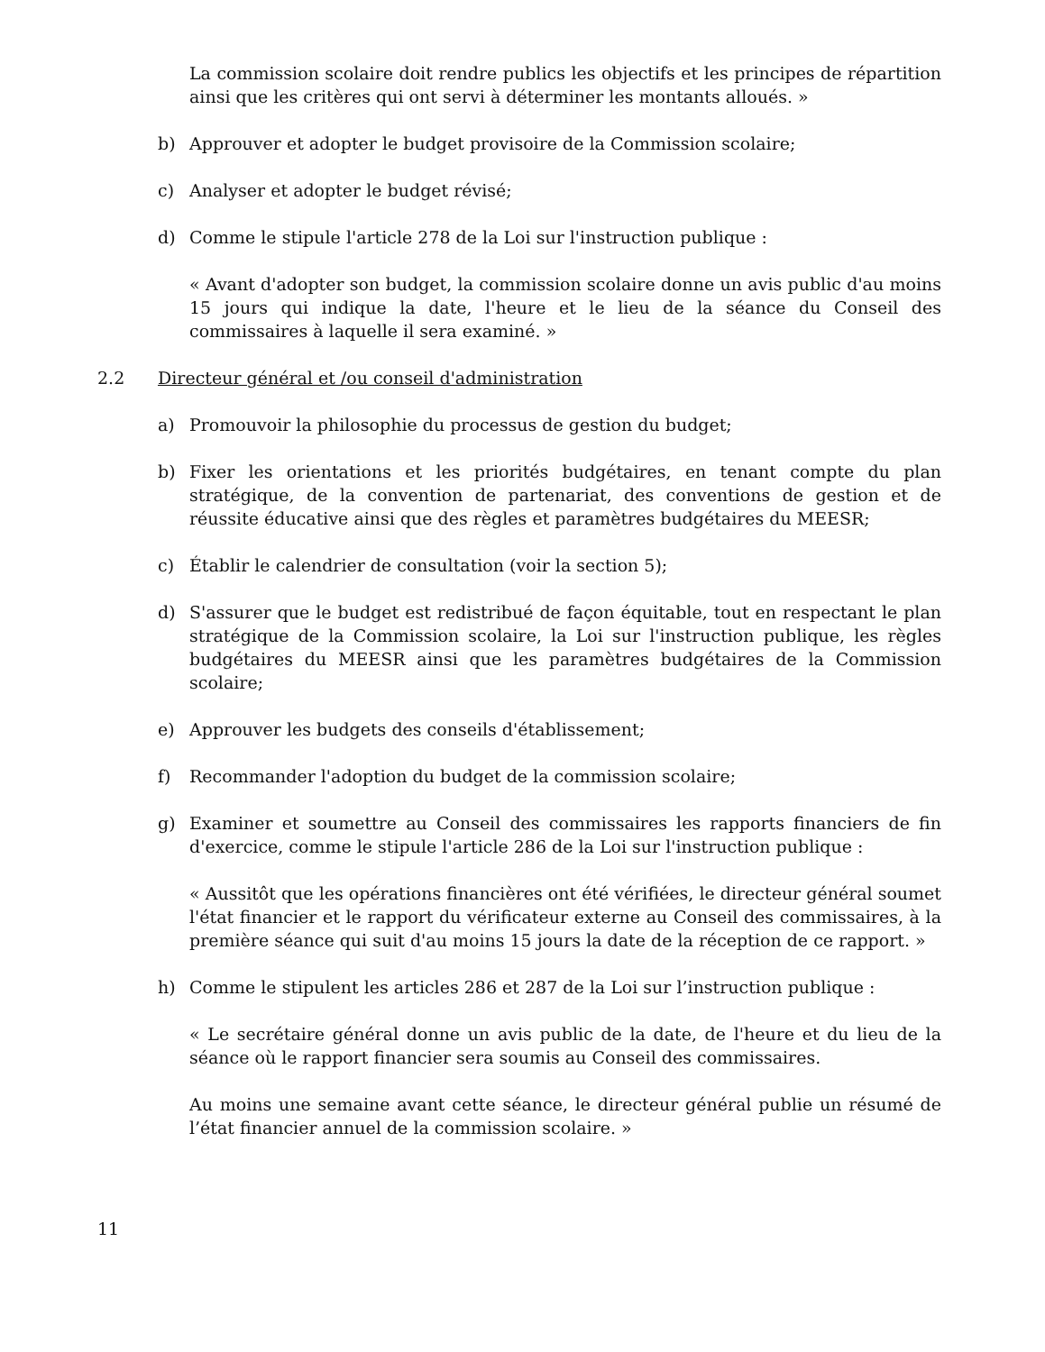La commission scolaire doit rendre publics les objectifs et les principes de répartition ainsi que les critères qui ont servi à déterminer les montants alloués. »
b) Approuver et adopter le budget provisoire de la Commission scolaire;
c) Analyser et adopter le budget révisé;
d) Comme le stipule l'article 278 de la Loi sur l'instruction publique :
« Avant d'adopter son budget, la commission scolaire donne un avis public d'au moins 15 jours qui indique la date, l'heure et le lieu de la séance du Conseil des commissaires à laquelle il sera examiné. »
2.2 Directeur général et /ou conseil d'administration
a) Promouvoir la philosophie du processus de gestion du budget;
b) Fixer les orientations et les priorités budgétaires, en tenant compte du plan stratégique, de la convention de partenariat, des conventions de gestion et de réussite éducative ainsi que des règles et paramètres budgétaires du MEESR;
c) Établir le calendrier de consultation (voir la section 5);
d) S'assurer que le budget est redistribué de façon équitable, tout en respectant le plan stratégique de la Commission scolaire, la Loi sur l'instruction publique, les règles budgétaires du MEESR ainsi que les paramètres budgétaires de la Commission scolaire;
e) Approuver les budgets des conseils d'établissement;
f) Recommander l'adoption du budget de la commission scolaire;
g) Examiner et soumettre au Conseil des commissaires les rapports financiers de fin d'exercice, comme le stipule l'article 286 de la Loi sur l'instruction publique :
« Aussitôt que les opérations financières ont été vérifiées, le directeur général soumet l'état financier et le rapport du vérificateur externe au Conseil des commissaires, à la première séance qui suit d'au moins 15 jours la date de la réception de ce rapport. »
h) Comme le stipulent les articles 286 et 287 de la Loi sur l’instruction publique :
« Le secrétaire général donne un avis public de la date, de l'heure et du lieu de la séance où le rapport financier sera soumis au Conseil des commissaires.
Au moins une semaine avant cette séance, le directeur général publie un résumé de l’état financier annuel de la commission scolaire. »
11